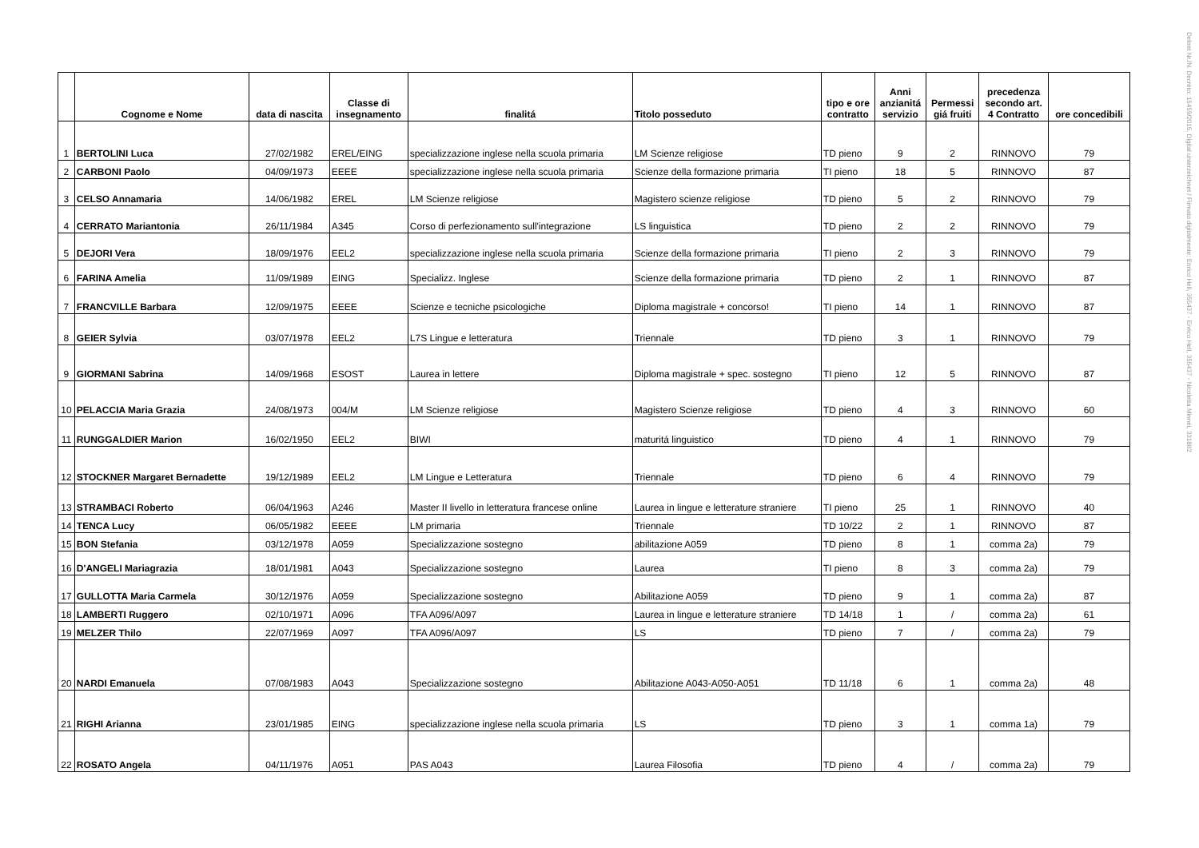Dekret Nr./N. Decreto: 15459/2015. Digital unterzeichnet / Firmato digitalmente: Enrico Hell, 355437 - Enrico Hell, 355437 - Nicoletta Minnei, 331882
| | Cognome e Nome | data di nascita | Classe di insegnamento | finalitá | Titolo posseduto | tipo e ore contratto | Anni anzianitá servizio | Permessi giá fruiti | precedenza secondo art. 4 Contratto | ore concedibili |
| --- | --- | --- | --- | --- | --- | --- | --- | --- | --- | --- |
| 1 | BERTOLINI Luca | 27/02/1982 | EREL/EING | specializzazione inglese nella scuola primaria | LM Scienze religiose | TD pieno | 9 | 2 | RINNOVO | 79 |
| 2 | CARBONI Paolo | 04/09/1973 | EEEE | specializzazione inglese nella scuola primaria | Scienze della formazione primaria | TI pieno | 18 | 5 | RINNOVO | 87 |
| 3 | CELSO Annamaria | 14/06/1982 | EREL | LM Scienze religiose | Magistero scienze religiose | TD pieno | 5 | 2 | RINNOVO | 79 |
| 4 | CERRATO Mariantonia | 26/11/1984 | A345 | Corso di perfezionamento sull'integrazione | LS linguistica | TD pieno | 2 | 2 | RINNOVO | 79 |
| 5 | DEJORI Vera | 18/09/1976 | EEL2 | specializzazione inglese nella scuola primaria | Scienze della formazione primaria | TI pieno | 2 | 3 | RINNOVO | 79 |
| 6 | FARINA Amelia | 11/09/1989 | EING | Specializz. Inglese | Scienze della formazione primaria | TD pieno | 2 | 1 | RINNOVO | 87 |
| 7 | FRANCVILLE Barbara | 12/09/1975 | EEEE | Scienze e tecniche psicologiche | Diploma magistrale + concorso! | TI pieno | 14 | 1 | RINNOVO | 87 |
| 8 | GEIER Sylvia | 03/07/1978 | EEL2 | L7S Lingue e letteratura | Triennale | TD pieno | 3 | 1 | RINNOVO | 79 |
| 9 | GIORMANI Sabrina | 14/09/1968 | ESOST | Laurea in lettere | Diploma magistrale + spec. sostegno | TI pieno | 12 | 5 | RINNOVO | 87 |
| 10 | PELACCIA Maria Grazia | 24/08/1973 | 004/M | LM Scienze religiose | Magistero Scienze religiose | TD pieno | 4 | 3 | RINNOVO | 60 |
| 11 | RUNGGALDIER Marion | 16/02/1950 | EEL2 | BIWI | maturitá linguistico | TD pieno | 4 | 1 | RINNOVO | 79 |
| 12 | STOCKNER Margaret Bernadette | 19/12/1989 | EEL2 | LM Lingue e Letteratura | Triennale | TD pieno | 6 | 4 | RINNOVO | 79 |
| 13 | STRAMBACI Roberto | 06/04/1963 | A246 | Master II livello in letteratura francese online | Laurea in lingue e letterature straniere | TI pieno | 25 | 1 | RINNOVO | 40 |
| 14 | TENCA Lucy | 06/05/1982 | EEEE | LM primaria | Triennale | TD 10/22 | 2 | 1 | RINNOVO | 87 |
| 15 | BON Stefania | 03/12/1978 | A059 | Specializzazione sostegno | abilitazione A059 | TD pieno | 8 | 1 | comma 2a) | 79 |
| 16 | D'ANGELI Mariagrazia | 18/01/1981 | A043 | Specializzazione sostegno | Laurea | TI pieno | 8 | 3 | comma 2a) | 79 |
| 17 | GULLOTTA Maria Carmela | 30/12/1976 | A059 | Specializzazione sostegno | Abilitazione A059 | TD pieno | 9 | 1 | comma 2a) | 87 |
| 18 | LAMBERTI Ruggero | 02/10/1971 | A096 | TFA A096/A097 | Laurea in lingue e letterature straniere | TD 14/18 | 1 | / | comma 2a) | 61 |
| 19 | MELZER Thilo | 22/07/1969 | A097 | TFA A096/A097 | LS | TD pieno | 7 | / | comma 2a) | 79 |
| 20 | NARDI Emanuela | 07/08/1983 | A043 | Specializzazione sostegno | Abilitazione A043-A050-A051 | TD 11/18 | 6 | 1 | comma 2a) | 48 |
| 21 | RIGHI Arianna | 23/01/1985 | EING | specializzazione inglese nella scuola primaria | LS | TD pieno | 3 | 1 | comma 1a) | 79 |
| 22 | ROSATO Angela | 04/11/1976 | A051 | PAS A043 | Laurea Filosofia | TD pieno | 4 | / | comma 2a) | 79 |